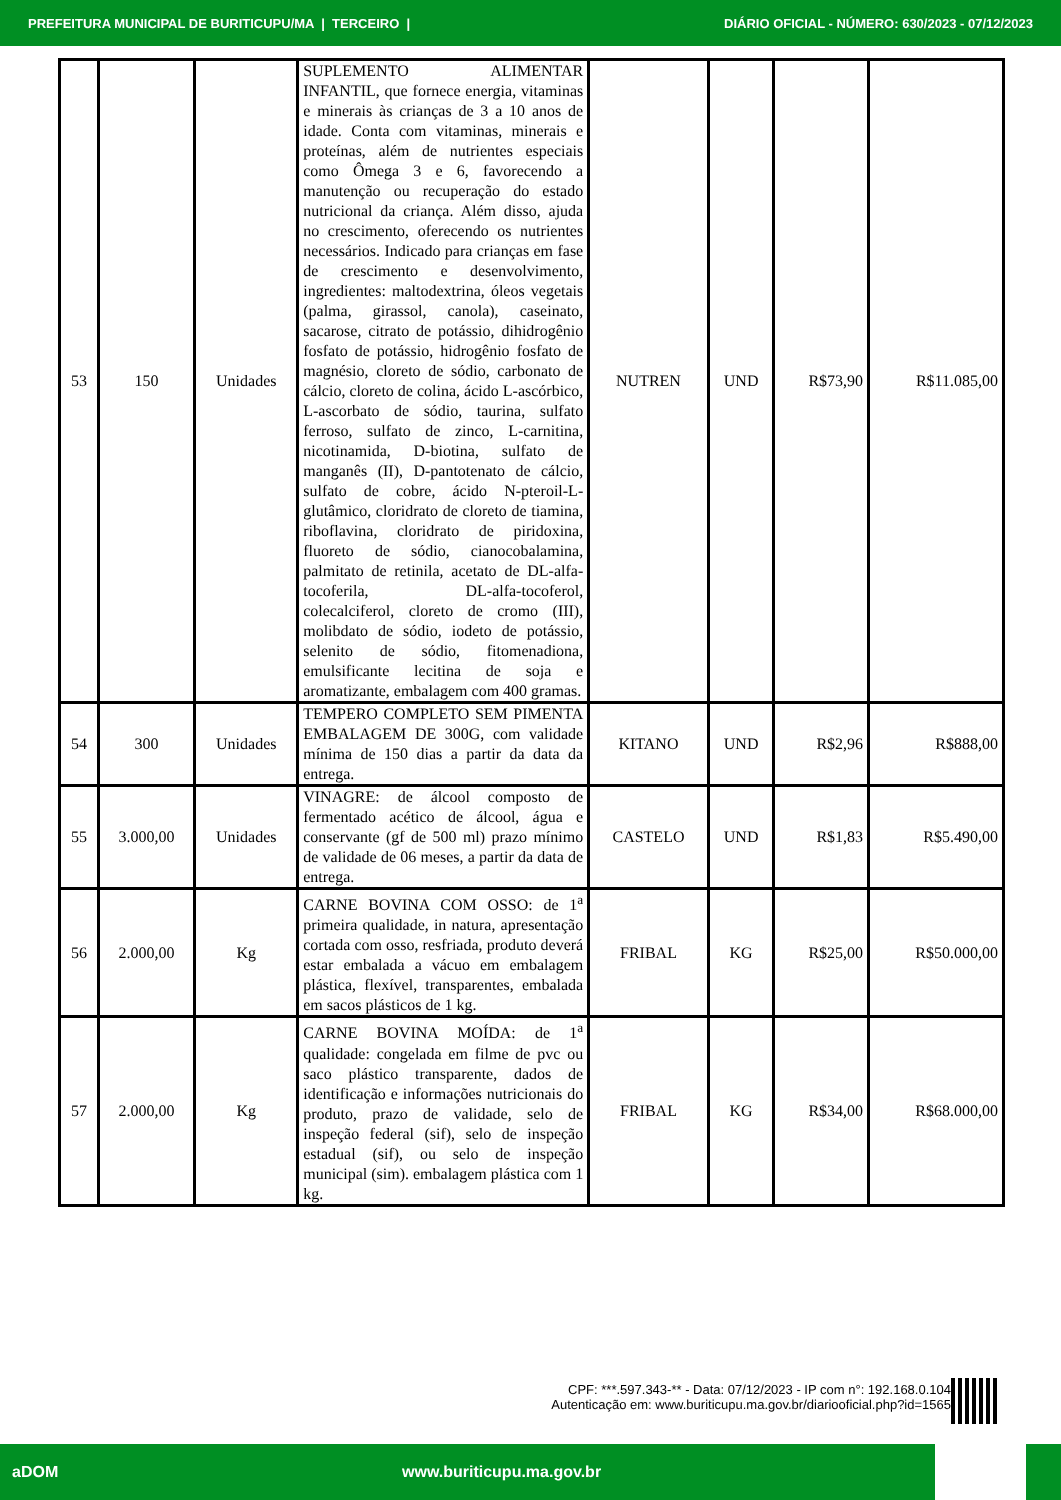PREFEITURA MUNICIPAL DE BURITICUPU/MA | TERCEIRO | DIÁRIO OFICIAL - NÚMERO: 630/2023 - 07/12/2023
| 53 | 150 | Unidades | SUPLEMENTO ALIMENTAR INFANTIL, que fornece energia, vitaminas e minerais às crianças de 3 a 10 anos de idade. Conta com vitaminas, minerais e proteínas, além de nutrientes especiais como Ômega 3 e 6, favorecendo a manutenção ou recuperação do estado nutricional da criança. Além disso, ajuda no crescimento, oferecendo os nutrientes necessários. Indicado para crianças em fase de crescimento e desenvolvimento, ingredientes: maltodextrina, óleos vegetais (palma, girassol, canola), caseinato, sacarose, citrato de potássio, dihidrogênio fosfato de potássio, hidrogênio fosfato de magnésio, cloreto de sódio, carbonato de cálcio, cloreto de colina, ácido L-ascórbico, L-ascorbato de sódio, taurina, sulfato ferroso, sulfato de zinco, L-carnitina, nicotinamida, D-biotina, sulfato de manganês (II), D-pantotenato de cálcio, sulfato de cobre, ácido N-pteroil-L-glutâmico, cloridrato de cloreto de tiamina, riboflavina, cloridrato de piridoxina, fluoreto de sódio, cianocobalamina, palmitato de retinila, acetato de DL-alfa-tocoferila, DL-alfa-tocoferol, colecalciferol, cloreto de cromo (III), molibdato de sódio, iodeto de potássio, selenito de sódio, fitomenadiona, emulsificante lecitina de soja e aromatizante, embalagem com 400 gramas. | NUTREN | UND | R$73,90 | R$11.085,00 |
| 54 | 300 | Unidades | TEMPERO COMPLETO SEM PIMENTA EMBALAGEM DE 300G, com validade mínima de 150 dias a partir da data da entrega. | KITANO | UND | R$2,96 | R$888,00 |
| 55 | 3.000,00 | Unidades | VINAGRE: de álcool composto de fermentado acético de álcool, água e conservante (gf de 500 ml) prazo mínimo de validade de 06 meses, a partir da data de entrega. | CASTELO | UND | R$1,83 | R$5.490,00 |
| 56 | 2.000,00 | Kg | CARNE BOVINA COM OSSO: de 1<sup>a</sup> primeira qualidade, in natura, apresentação cortada com osso, resfriada, produto deverá estar embalada a vácuo em embalagem plástica, flexível, transparentes, embalada em sacos plásticos de 1 kg. | FRIBAL | KG | R$25,00 | R$50.000,00 |
| 57 | 2.000,00 | Kg | CARNE BOVINA MOÍDA: de 1<sup>a</sup> qualidade: congelada em filme de pvc ou saco plástico transparente, dados de identificação e informações nutricionais do produto, prazo de validade, selo de inspeção federal (sif), selo de inspeção estadual (sif), ou selo de inspeção municipal (sim). embalagem plástica com 1 kg. | FRIBAL | KG | R$34,00 | R$68.000,00 |
CPF: ***.597.343-** - Data: 07/12/2023 - IP com n°: 192.168.0.104
Autenticação em: www.buriticupu.ma.gov.br/diariooficial.php?id=1565
aDOM www.buriticupu.ma.gov.br